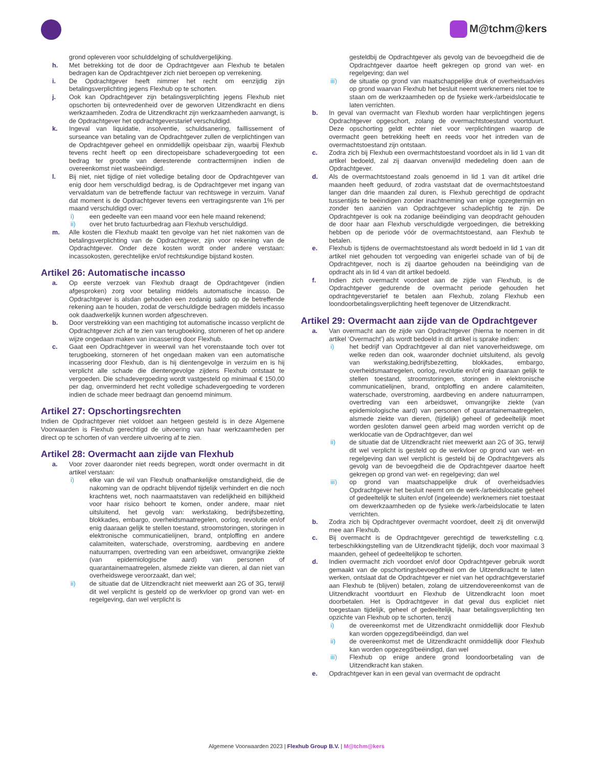M@tchm@kers
grond opleveren voor schulddelging of schuldvergelijking.
h. Met betrekking tot de door de Opdrachtgever aan Flexhub te betalen bedragen kan de Opdrachtgever zich niet beroepen op verrekening.
i. De Opdrachtgever heeft nimmer het recht om eenzijdig zijn betalingsverplichting jegens Flexhub op te schorten.
j. Ook kan Opdrachtgever zijn betalingsverplichting jegens Flexhub niet opschorten bij ontevredenheid over de geworven Uitzendkracht en diens werkzaamheden. Zodra de Uitzendkracht zijn werkzaamheden aanvangt, is de Opdrachtgever het opdrachtgeverstarief verschuldigd.
k. Ingeval van liquidatie, insolventie, schuldsanering, faillissement of surseance van betaling van de Opdrachtgever zullen de verplichtingen van de Opdrachtgever geheel en onmiddellijk opeisbaar zijn, waarbij Flexhub tevens recht heeft op een directopeisbare schadevergoeding tot een bedrag ter grootte van deresterende contracttermijnen indien de overeenkomst niet wasbeëindigd.
l. Bij niet, niet tijdige of niet volledige betaling door de Opdrachtgever van enig door hem verschuldigd bedrag, is de Opdrachtgever met ingang van vervaldatum van de betreffende factuur van rechtswege in verzuim. Vanaf dat moment is de Opdrachtgever tevens een vertragingsrente van 1% per maand verschuldigd over:
i) een gedeelte van een maand voor een hele maand rekenend;
ii) over het bruto factuurbedrag aan Flexhub verschuldigd.
m. Alle kosten die Flexhub maakt ten gevolge van het niet nakomen van de betalingsverplichting van de Opdrachtgever, zijn voor rekening van de Opdrachtgever. Onder deze kosten wordt onder andere verstaan: incassokosten, gerechtelijke en/of rechtskundige bijstand kosten.
Artikel 26: Automatische incasso
a. Op eerste verzoek van Flexhub draagt de Opdrachtgever (indien afgesproken) zorg voor betaling middels automatische incasso. De Opdrachtgever is alsdan gehouden een zodanig saldo op de betreffende rekening aan te houden, zodat de verschuldigde bedragen middels incasso ook daadwerkelijk kunnen worden afgeschreven.
b. Door verstrekking van een machtiging tot automatische incasso verplicht de Opdrachtgever zich af te zien van terugboeking, storneren of het op andere wijze ongedaan maken van incassering door Flexhub.
c. Gaat een Opdrachtgever in weerwil van het vorenstaande toch over tot terugboeking, storneren of het ongedaan maken van een automatische incassering door Flexhub, dan is hij dientengevolge in verzuim en is hij verplicht alle schade die dientengevolge zijdens Flexhub ontstaat te vergoeden. Die schadevergoeding wordt vastgesteld op minimaal € 150,00 per dag, onverminderd het recht volledige schadevergoeding te vorderen indien de schade meer bedraagt dan genoemd minimum.
Artikel 27: Opschortingsrechten
Indien de Opdrachtgever niet voldoet aan hetgeen gesteld is in deze Algemene Voorwaarden is Flexhub gerechtigd de uitvoering van haar werkzaamheden per direct op te schorten of van verdere uitvoering af te zien.
Artikel 28: Overmacht aan zijde van Flexhub
a. Voor zover daaronder niet reeds begrepen, wordt onder overmacht in dit artikel verstaan:
i) elke van de wil van Flexhub onafhankelijke omstandigheid, die de nakoming van de opdracht blijvendof tijdelijk verhindert en die noch krachtens wet, noch naarmaatstaven van redelijkheid en billijkheid voor haar risico behoort te komen, onder andere, maar niet uitsluitend, het gevolg van: werkstaking, bedrijfsbezetting, blokkades, embargo, overheidsmaatregelen, oorlog, revolutie en/of enig daaraan gelijk te stellen toestand, stroomstoringen, storingen in elektronische communicatielijnen, brand, ontploffing en andere calamiteiten, waterschade, overstroming, aardbeving en andere natuurrampen, overtreding van een arbeidswet, omvangrijke ziekte (van epidemiologische aard) van personen of quarantainemaatregelen, alsmede ziekte van dieren, al dan niet van overheidswege veroorzaakt, dan wel;
ii) de situatie dat de Uitzendkracht niet meewerkt aan 2G of 3G, terwijl dit wel verplicht is gesteld op de werkvloer op grond van wet- en regelgeving, dan wel verplicht is
gesteldbij de Opdrachtgever als gevolg van de bevoegdheid die de Opdrachtgever daartoe heeft gekregen op grond van wet- en regelgeving; dan wel
iii) de situatie op grond van maatschappelijke druk of overheidsadvies op grond waarvan Flexhub het besluit neemt werknemers niet toe te staan om de werkzaamheden op de fysieke werk-/arbeidslocatie te laten verrichten.
b. In geval van overmacht van Flexhub worden haar verplichtingen jegens Opdrachtgever opgeschort, zolang de overmachtstoestand voortduurt. Deze opschorting geldt echter niet voor verplichtingen waarop de overmacht geen betrekking heeft en reeds voor het intreden van de overmachtstoestand zijn ontstaan.
c. Zodra zich bij Flexhub een overmachtstoestand voordoet als in lid 1 van dit artikel bedoeld, zal zij daarvan onverwijld mededeling doen aan de Opdrachtgever.
d. Als de overmachtstoestand zoals genoemd in lid 1 van dit artikel drie maanden heeft geduurd, of zodra vaststaat dat de overmachtstoestand langer dan drie maanden zal duren, is Flexhub gerechtigd de opdracht tussentijds te beëindigen zonder inachtneming van enige opzegtermijn en zonder ten aanzien van Opdrachtgever schadeplichtig te zijn. De Opdrachtgever is ook na zodanige beëindiging van deopdracht gehouden de door haar aan Flexhub verschuldigde vergoedingen, die betrekking hebben op de periode vóór de overmachtstoestand, aan Flexhub te betalen.
e. Flexhub is tijdens de overmachtstoestand als wordt bedoeld in lid 1 van dit artikel niet gehouden tot vergoeding van enigerlei schade van of bij de Opdrachtgever, noch is zij daartoe gehouden na beëindiging van de opdracht als in lid 4 van dit artikel bedoeld.
f. Indien zich overmacht voordoet aan de zijde van Flexhub, is de Opdrachtgever gedurende de overmacht periode gehouden het opdrachtgeverstarief te betalen aan Flexhub, zolang Flexhub een loondoorbetalingsverplichting heeft tegenover de Uitzendkracht.
Artikel 29: Overmacht aan zijde van de Opdrachtgever
a. Van overmacht aan de zijde van Opdrachtgever (hierna te noemen in dit artikel ‘Overmacht’) als wordt bedoeld in dit artikel is sprake indien:
i) het bedrijf van Opdrachtgever al dan niet vanoverheidswege, om welke reden dan ook, waaronder dochniet uitsluitend, als gevolg van werkstaking,bedrijfsbezetting, blokkades, embargo, overheidsmaatregelen, oorlog, revolutie en/of enig daaraan gelijk te stellen toestand, stroomstoringen, storingen in elektronische communicatielijnen, brand, ontploffing en andere calamiteiten, waterschade, overstroming, aardbeving en andere natuurrampen, overtreding van een arbeidswet, omvangrijke ziekte (van epidemiologische aard) van personen of quarantainemaatregelen, alsmede ziekte van dieren, (tijdelijk) geheel of gedeeltelijk moet worden gesloten danwel geen arbeid mag worden verricht op de werklocatie van de Opdrachtgever, dan wel
ii) de situatie dat de Uitzendkracht niet meewerkt aan 2G of 3G, terwijl dit wel verplicht is gesteld op de werkvloer op grond van wet- en regelgeving dan wel verplicht is gesteld bij de Opdrachtgevers als gevolg van de bevoegdheid die de Opdrachtgever daartoe heeft gekregen op grond van wet- en regelgeving; dan wel
iii) op grond van maatschappelijke druk of overheidsadvies Opdrachtgever het besluit neemt om de werk-/arbeidslocatie geheel of gedeeltelijk te sluiten en/of (ingeleende) werknemers niet toestaat om dewerkzaamheden op de fysieke werk-/arbeidslocatie te laten verrichten.
b. Zodra zich bij Opdrachtgever overmacht voordoet, deelt zij dit onverwijld mee aan Flexhub.
c. Bij overmacht is de Opdrachtgever gerechtigd de tewerkstelling c.q. terbeschikkingstelling van de Uitzendkracht tijdelijk, doch voor maximaal 3 maanden, geheel of gedeeltelijkop te schorten.
d. Indien overmacht zich voordoet en/of door Opdrachtgever gebruik wordt gemaakt van de opschortingsbevoegdheid om de Uitzendkracht te laten werken, ontslaat dat de Opdrachtgever er niet van het opdrachtgeverstarief aan Flexhub te (blijven) betalen, zolang de uitzendovereenkomst van de Uitzendkracht voortduurt en Flexhub de Uitzendkracht loon moet doorbetalen. Het is Opdrachtgever in dat geval dus expliciet niet toegestaan tijdelijk, geheel of gedeeltelijk, haar betalingsverplichting ten opzichte van Flexhub op te schorten, tenzij
i) de overeenkomst met de Uitzendkracht onmiddellijk door Flexhub kan worden opgezegd/beëindigd, dan wel
ii) de overeenkomst met de Uitzendkracht onmiddellijk door Flexhub kan worden opgezegd/beëindigd, dan wel
iii) Flexhub op enige andere grond loondoorbetaling van de Uitzendkracht kan staken.
e. Opdrachtgever kan in een geval van overmacht de opdracht
Algemene Voorwaarden 2023 | Flexhub Group B.V. | M@tchm@kers